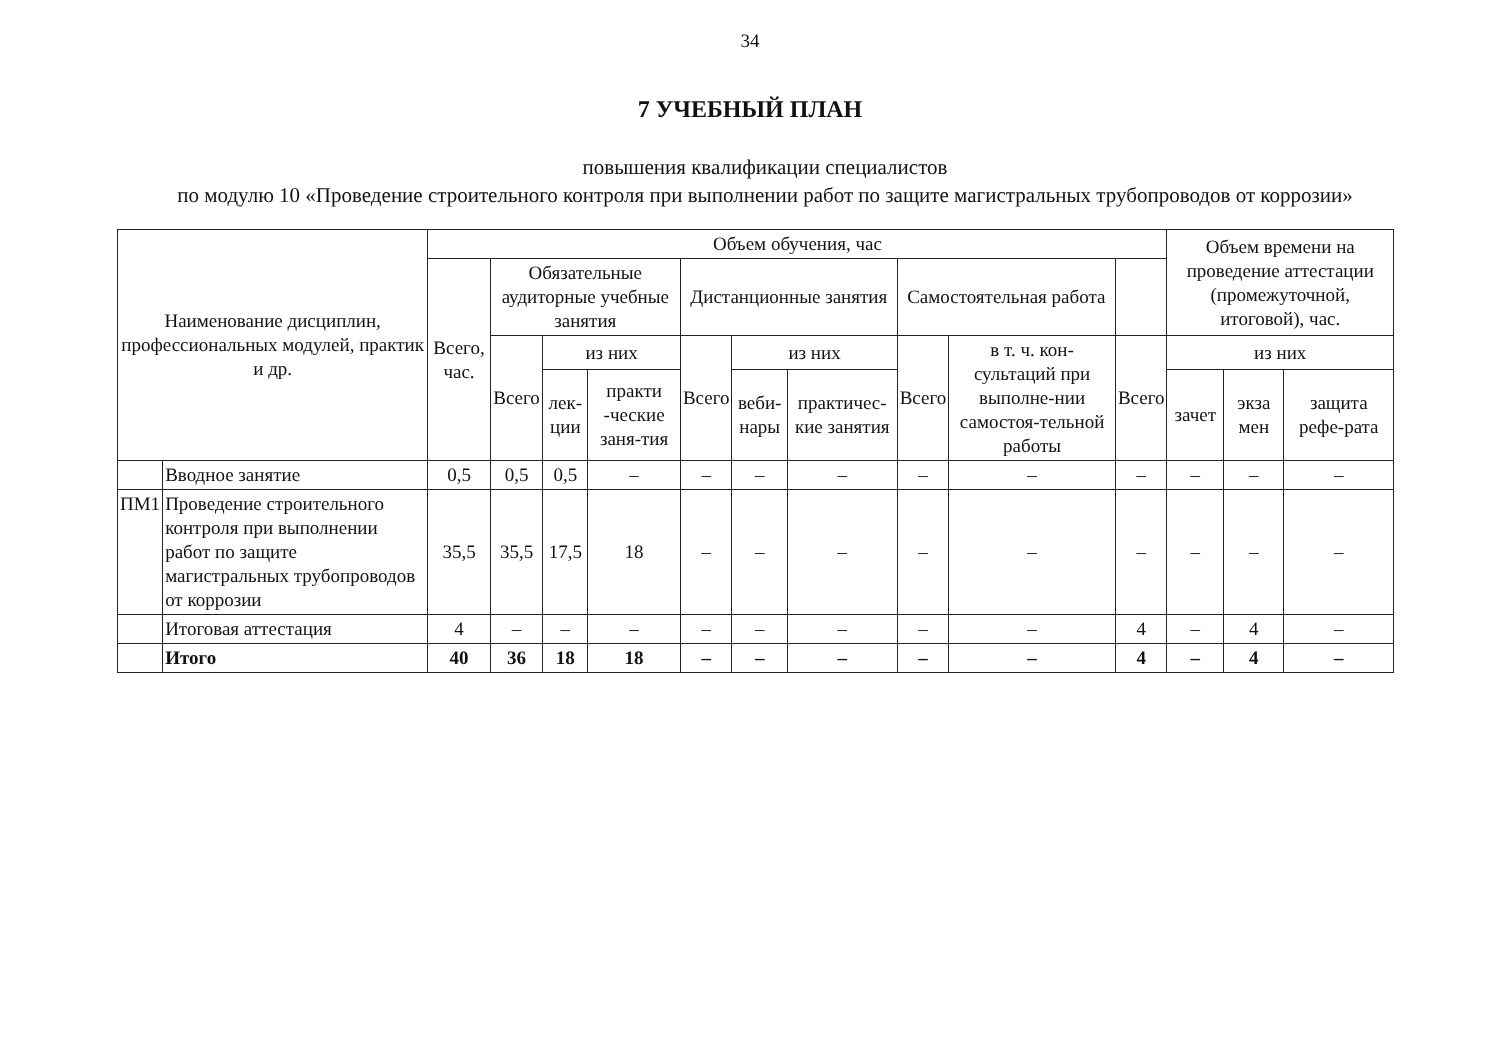34
7 УЧЕБНЫЙ ПЛАН
повышения квалификации специалистов
по модулю 10 «Проведение строительного контроля при выполнении работ по защите магистральных трубопроводов от коррозии»
| Наименование дисциплин, профессиональных модулей, практик и др. | | Объем обучения, час | | | | | | | | | | Объем времени на проведение аттестации (промежуточной, итоговой), час. | | |
| --- | --- | --- | --- | --- | --- | --- | --- | --- | --- | --- | --- | --- | --- | --- |
| | | Всего, час. | Обязательные аудиторные учебные занятия | | | Дистанционные занятия | | | Самостоятельная работа | | | | | |
| | | | Всего | из них | | Всего | из них | | Всего | в т. ч. кон-сультаций при выполне-нии самостоя-тельной работы | Всего | из них | | |
| | | | | лек-ции | практи -ческие заня-тия | | веби-нары | практичес-кие занятия | | | | зачет | экза мен | защита рефе-рата |
| | Вводное занятие | 0,5 | 0,5 | 0,5 | – | – | – | – | – | – | – | – | – | – |
| ПМ1 | Проведение строительного контроля при выполнении работ по защите магистральных трубопроводов от коррозии | 35,5 | 35,5 | 17,5 | 18 | – | – | – | – | – | – | – | – | – |
| | Итоговая аттестация | 4 | – | – | – | – | – | – | – | – | 4 | – | 4 | – |
| | Итого | 40 | 36 | 18 | 18 | – | – | – | – | – | 4 | – | 4 | – |